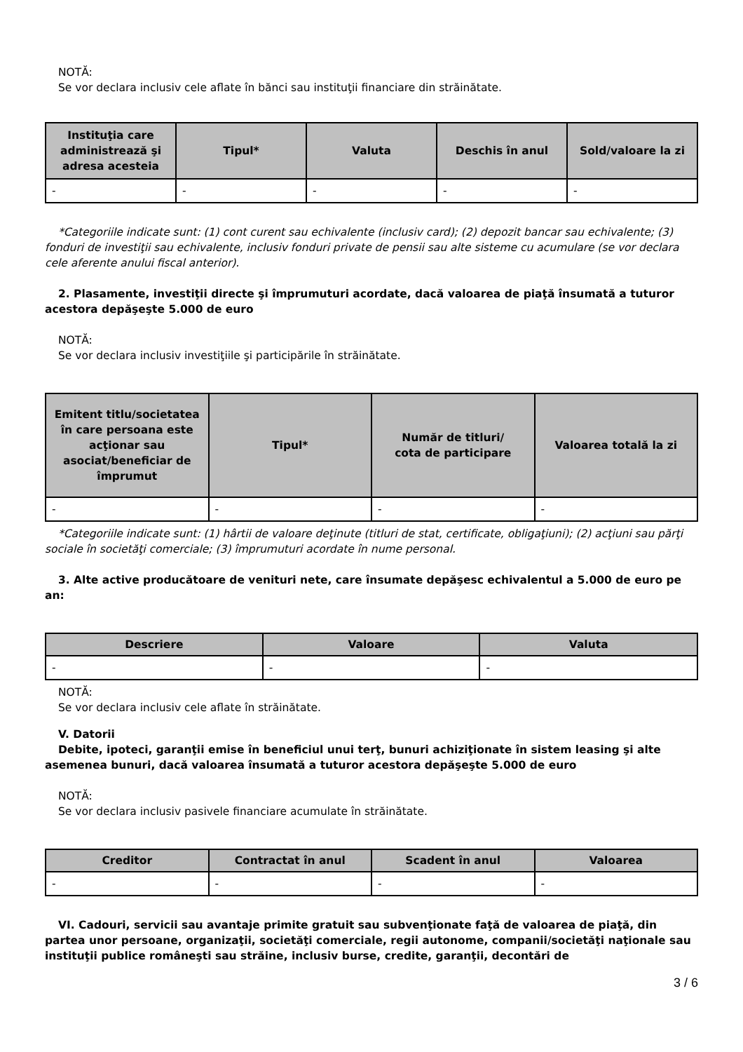NOTĂ:
Se vor declara inclusiv cele aflate în bănci sau instituţii financiare din străinătate.
| Instituţia care administrează şi adresa acesteia | Tipul* | Valuta | Deschis în anul | Sold/valoare la zi |
| --- | --- | --- | --- | --- |
| - | - | - | - | - |
*Categoriile indicate sunt: (1) cont curent sau echivalente (inclusiv card); (2) depozit bancar sau echivalente; (3) fonduri de investiţii sau echivalente, inclusiv fonduri private de pensii sau alte sisteme cu acumulare (se vor declara cele aferente anului fiscal anterior).
2. Plasamente, investiţii directe şi împrumuturi acordate, dacă valoarea de piaţă însumată a tuturor acestora depăşeşte 5.000 de euro
NOTĂ:
Se vor declara inclusiv investiţiile şi participările în străinătate.
| Emitent titlu/societatea în care persoana este acţionar sau asociat/beneficiar de împrumut | Tipul* | Număr de titluri/ cota de participare | Valoarea totală la zi |
| --- | --- | --- | --- |
| - | - | - | - |
*Categoriile indicate sunt: (1) hârtii de valoare deţinute (titluri de stat, certificate, obligaţiuni); (2) acţiuni sau părţi sociale în societăţi comerciale; (3) împrumuturi acordate în nume personal.
3. Alte active producătoare de venituri nete, care însumate depăşesc echivalentul a 5.000 de euro pe an:
| Descriere | Valoare | Valuta |
| --- | --- | --- |
| - | - | - |
NOTĂ:
Se vor declara inclusiv cele aflate în străinătate.
V. Datorii
Debite, ipoteci, garanţii emise în beneficiul unui terţ, bunuri achiziţionate în sistem leasing şi alte asemenea bunuri, dacă valoarea însumată a tuturor acestora depăşeşte 5.000 de euro
NOTĂ:
Se vor declara inclusiv pasivele financiare acumulate în străinătate.
| Creditor | Contractat în anul | Scadent în anul | Valoarea |
| --- | --- | --- | --- |
| - | - | - | - |
VI. Cadouri, servicii sau avantaje primite gratuit sau subvenţionate faţă de valoarea de piaţă, din partea unor persoane, organizaţii, societăţi comerciale, regii autonome, companii/societăţi naţionale sau instituţii publice româneşti sau străine, inclusiv burse, credite, garanţii, decontări de
3 / 6